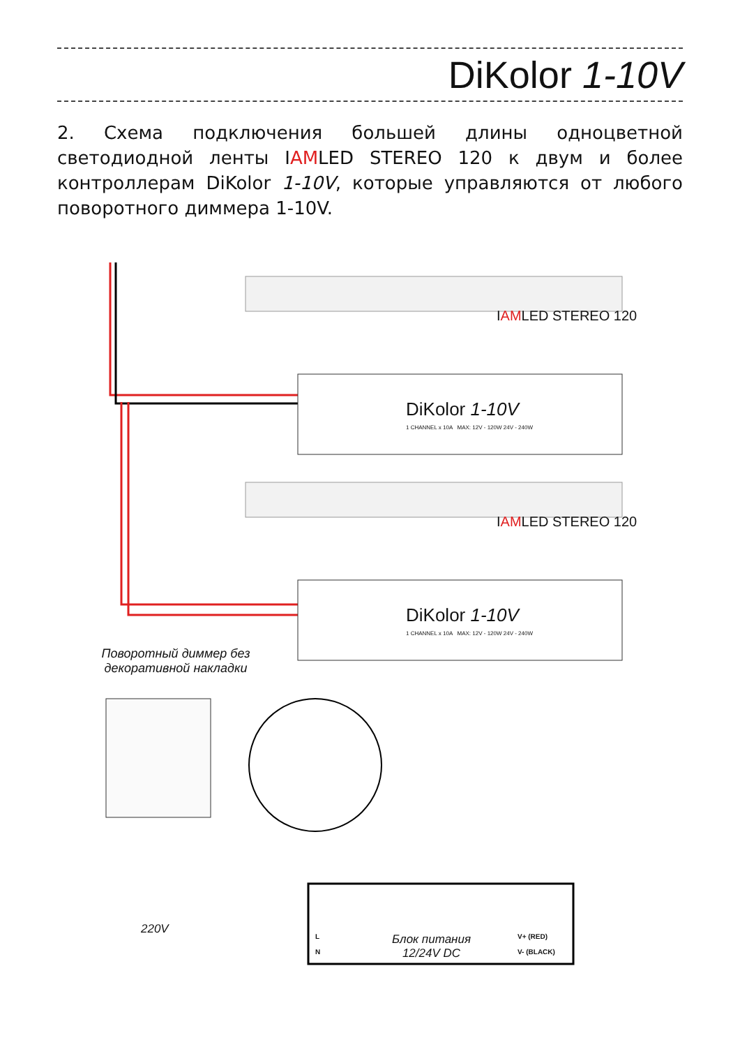DiKolor 1-10V
2. Схема подключения большей длины одноцветной светодиодной ленты IAMLED STEREO 120 к двум и более контроллерам DiKolor 1-10V, которые управляются от любого поворотного диммера 1-10V.
IAMLED STEREO 120
DiKolor 1-10V
1 CHANNEL x 10A MAX: 12V - 120W 24V - 240W
IAMLED STEREO 120
DiKolor 1-10V
1 CHANNEL x 10A MAX: 12V - 120W 24V - 240W
Поворотный диммер без декоративной накладки
220V
L
N
Блок питания
12/24V DC
V+ (RED)
V- (BLACK)